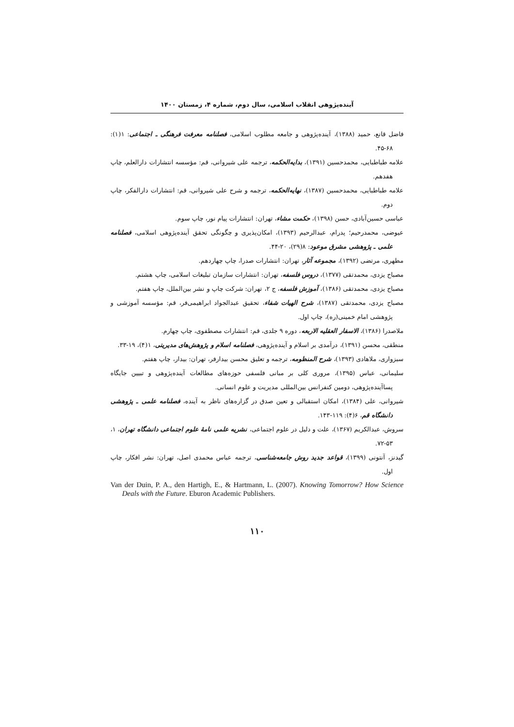آینده‌پژوهی انقلاب اسلامی، سال دوم، شماره ۴، زمستان ۱۴۰۰
فاضل قانع، حمید (۱۳۸۸)، آینده‌پژوهی و جامعه مطلوب اسلامی، فصلنامه معرفت فرهنگی ـ اجتماعی: ۱(۱): ۶۸-۴۵.
علامه طباطبایی، محمدحسین (۱۳۹۱)، بدایه‌الحکمه، ترجمه علی شیروانی، قم: مؤسسه انتشارات دارالعلم، چاپ هفدهم.
علامه طباطبایی، محمدحسین (۱۳۸۷)، نهایه‌الحکمه، ترجمه و شرح علی شیروانی، قم: انتشارات دارالفکر، چاپ دوم.
عباسی حسین‌آبادی، حسن (۱۳۹۸)، حکمت مشاء، تهران: انتشارات پیام نور، چاپ سوم.
عیوضی، محمدرحیم؛ پدرام، عبدالرحیم (۱۳۹۳)، امکان‌پذیری و چگونگی تحقق آینده‌پژوهی اسلامی، فصلنامه علمی ـ پژوهشی مشرق موعود: ۸(۲۹)، ۲۰-۴۴.
مطهری، مرتضی (۱۳۹۲)، مجموعه آثار، تهران: انتشارات صدرا، چاپ چهاردهم.
مصباح یزدی، محمدتقی (۱۳۷۷)، دروس فلسفه، تهران: انتشارات سازمان تبلیغات اسلامی، چاپ هشتم.
مصباح یزدی، محمدتقی (۱۳۸۶)، آموزش فلسفه، ج ۲، تهران: شرکت چاپ و نشر بین‌الملل، چاپ هفتم.
مصباح یزدی، محمدتقی (۱۳۸۷)، شرح الهیات شفاء، تحقیق عبدالجواد ابراهیمی‌فر، قم: مؤسسه آموزشی و پژوهشی امام خمینی(ره)، چاپ اول.
ملاصدرا (۱۳۸۶)، الاسفار العقلیه الاربعه، دوره ۹ جلدی، قم: انتشارات مصطفوی، چاپ چهارم.
منطقی، محسن (۱۳۹۱)، درآمدی بر اسلام و آینده‌پژوهی، فصلنامه اسلام و پژوهش‌های مدیریتی، ۱(۴)، ۱۹-۳۳.
سبزواری، ملاهادی (۱۳۹۳)، شرح المنظومه، ترجمه و تعلیق محسن بیدارفر، تهران: بیدار، چاپ هفتم.
سلیمانی، عباس (۱۳۹۵)، مروری کلی بر مبانی فلسفی حوزه‌های مطالعات آینده‌پژوهی و تبیین جایگاه پساآینده‌پژوهی، دومین کنفرانس بین‌المللی مدیریت و علوم انسانی.
شیروانی، علی (۱۳۸۴)، امکان استقبالی و تعین صدق در گزاره‌های ناظر به آینده، فصلنامه علمی ـ پژوهشی دانشگاه قم، ۶(۴): ۱۱۹-۱۴۳.
سروش، عبدالکریم (۱۳۶۷)، علت و دلیل در علوم اجتماعی، نشریه علمی نامهٔ علوم اجتماعی دانشگاه تهران، ۱، ۵۳-۷۲.
گیدنز، آنتونی (۱۳۹۹)، قواعد جدید روش جامعه‌شناسی، ترجمه عباس محمدی اصل، تهران: نشر افکار، چاپ اول.
Van der Duin, P. A., den Hartigh, E., & Hartmann, L. (2007). Knowing Tomorrow? How Science Deals with the Future. Eburon Academic Publishers.
۱۱۰